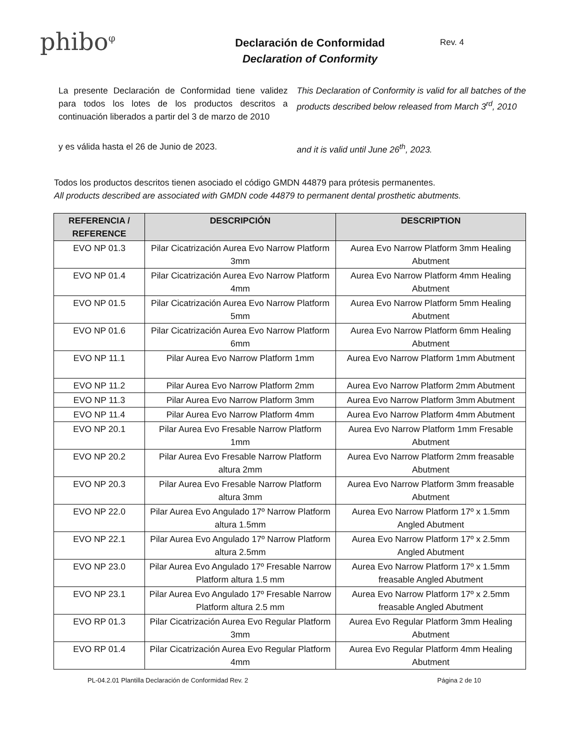phibo<sup>φ</sup>
Declaración de Conformidad
Declaration of Conformity
Rev. 4
La presente Declaración de Conformidad tiene validez para todos los lotes de los productos descritos a continuación liberados a partir del 3 de marzo de 2010
This Declaration of Conformity is valid for all batches of the products described below released from March 3<sup>rd</sup>, 2010
y es válida hasta el 26 de Junio de 2023. and it is valid until June 26<sup>th</sup>, 2023.
Todos los productos descritos tienen asociado el código GMDN 44879 para prótesis permanentes.
All products described are associated with GMDN code 44879 to permanent dental prosthetic abutments.
| REFERENCIA / REFERENCE | DESCRIPCIÓN | DESCRIPTION |
| --- | --- | --- |
| EVO NP 01.3 | Pilar Cicatrización Aurea Evo Narrow Platform 3mm | Aurea Evo Narrow Platform 3mm Healing Abutment |
| EVO NP 01.4 | Pilar Cicatrización Aurea Evo Narrow Platform 4mm | Aurea Evo Narrow Platform 4mm Healing Abutment |
| EVO NP 01.5 | Pilar Cicatrización Aurea Evo Narrow Platform 5mm | Aurea Evo Narrow Platform 5mm Healing Abutment |
| EVO NP 01.6 | Pilar Cicatrización Aurea Evo Narrow Platform 6mm | Aurea Evo Narrow Platform 6mm Healing Abutment |
| EVO NP 11.1 | Pilar Aurea Evo Narrow Platform 1mm | Aurea Evo Narrow Platform 1mm Abutment |
| EVO NP 11.2 | Pilar Aurea Evo Narrow Platform 2mm | Aurea Evo Narrow Platform 2mm Abutment |
| EVO NP 11.3 | Pilar Aurea Evo Narrow Platform 3mm | Aurea Evo Narrow Platform 3mm Abutment |
| EVO NP 11.4 | Pilar Aurea Evo Narrow Platform 4mm | Aurea Evo Narrow Platform 4mm Abutment |
| EVO NP 20.1 | Pilar Aurea Evo Fresable Narrow Platform 1mm | Aurea Evo Narrow Platform 1mm Fresable Abutment |
| EVO NP 20.2 | Pilar Aurea Evo Fresable Narrow Platform altura 2mm | Aurea Evo Narrow Platform 2mm freasable Abutment |
| EVO NP 20.3 | Pilar Aurea Evo Fresable Narrow Platform altura 3mm | Aurea Evo Narrow Platform 3mm freasable Abutment |
| EVO NP 22.0 | Pilar Aurea Evo Angulado 17º Narrow Platform altura 1.5mm | Aurea Evo Narrow Platform 17º x 1.5mm Angled Abutment |
| EVO NP 22.1 | Pilar Aurea Evo Angulado 17º Narrow Platform altura 2.5mm | Aurea Evo Narrow Platform 17º x 2.5mm Angled Abutment |
| EVO NP 23.0 | Pilar Aurea Evo Angulado 17º Fresable Narrow Platform altura 1.5 mm | Aurea Evo Narrow Platform 17º x 1.5mm freasable Angled Abutment |
| EVO NP 23.1 | Pilar Aurea Evo Angulado 17º Fresable Narrow Platform altura 2.5 mm | Aurea Evo Narrow Platform 17º x 2.5mm freasable Angled Abutment |
| EVO RP 01.3 | Pilar Cicatrización Aurea Evo Regular Platform 3mm | Aurea Evo Regular Platform 3mm Healing Abutment |
| EVO RP 01.4 | Pilar Cicatrización Aurea Evo Regular Platform 4mm | Aurea Evo Regular Platform 4mm Healing Abutment |
PL-04.2.01 Plantilla Declaración de Conformidad Rev. 2 Página 2 de 10